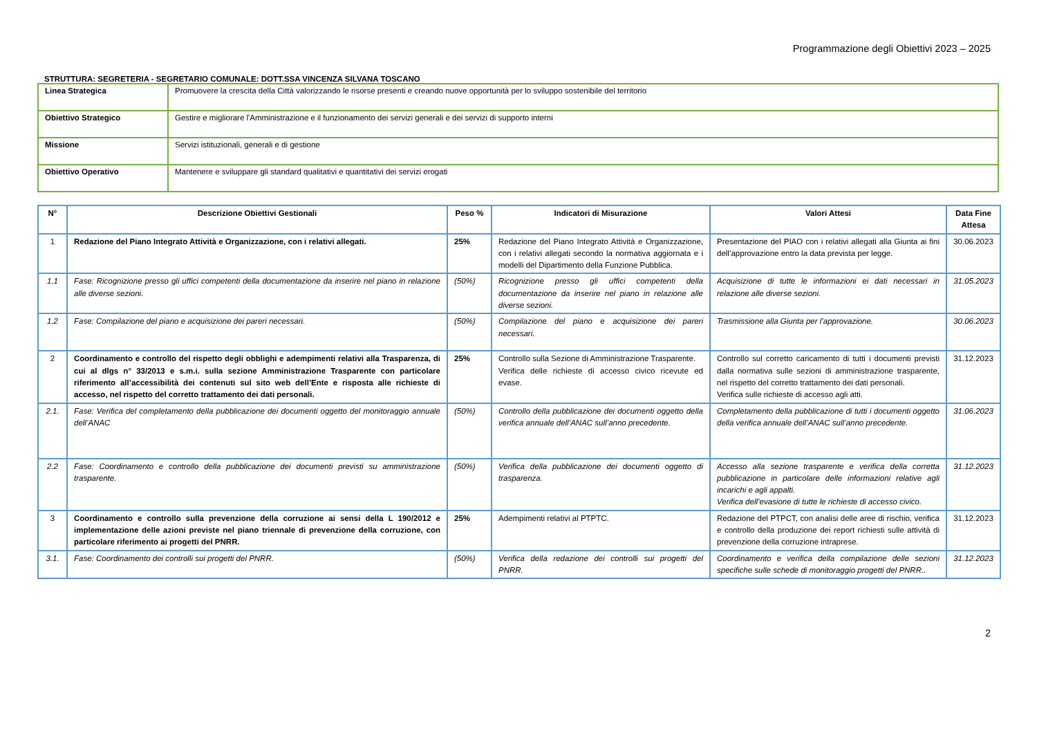Programmazione degli Obiettivi 2023 – 2025
STRUTTURA: SEGRETERIA - SEGRETARIO COMUNALE: DOTT.SSA VINCENZA SILVANA TOSCANO
| Linea Strategica | Promuovere la crescita della Città valorizzando le risorse presenti e creando nuove opportunità per lo sviluppo sostenibile del territorio |
| Obiettivo Strategico | Gestire e migliorare l'Amministrazione e il funzionamento dei servizi generali e dei servizi di supporto interni |
| Missione | Servizi istituzionali, generali e di gestione |
| Obiettivo Operativo | Mantenere e sviluppare gli standard qualitativi e quantitativi dei servizi erogati |
| N° | Descrizione Obiettivi Gestionali | Peso % | Indicatori di Misurazione | Valori Attesi | Data Fine Attesa |
| --- | --- | --- | --- | --- | --- |
| 1 | Redazione del Piano Integrato Attività e Organizzazione, con i relativi allegati. | 25% | Redazione del Piano Integrato Attività e Organizzazione, con i relativi allegati secondo la normativa aggiornata e i modelli del Dipartimento della Funzione Pubblica. | Presentazione del PIAO con i relativi allegati alla Giunta ai fini dell’approvazione entro la data prevista per legge. | 30.06.2023 |
| 1.1 | Fase: Ricognizione presso gli uffici competenti della documentazione da inserire nel piano in relazione alle diverse sezioni. | (50%) | Ricognizione presso gli uffici competenti della documentazione da inserire nel piano in relazione alle diverse sezioni. | Acquisizione di tutte le informazioni ei dati necessari in relazione alle diverse sezioni. | 31.05.2023 |
| 1.2 | Fase: Compilazione del piano e acquisizione dei pareri necessari. | (50%) | Compilazione del piano e acquisizione dei pareri necessari. | Trasmissione alla Giunta per l’approvazione. | 30.06.2023 |
| 2 | Coordinamento e controllo del rispetto degli obblighi e adempimenti relativi alla Trasparenza, di cui al dlgs n° 33/2013 e s.m.i. sulla sezione Amministrazione Trasparente con particolare riferimento all’accessibilità dei contenuti sul sito web dell’Ente e risposta alle richieste di accesso, nel rispetto del corretto trattamento dei dati personali. | 25% | Controllo sulla Sezione di Amministrazione Trasparente. Verifica delle richieste di accesso civico ricevute ed evase. | Controllo sul corretto caricamento di tutti i documenti previsti dalla normativa sulle sezioni di amministrazione trasparente, nel rispetto del corretto trattamento dei dati personali. Verifica sulle richieste di accesso agli atti. | 31.12.2023 |
| 2.1. | Fase: Verifica del completamento della pubblicazione dei documenti oggetto del monitoraggio annuale dell’ANAC | (50%) | Controllo della pubblicazione dei documenti oggetto della verifica annuale dell’ANAC sull’anno precedente. | Completamento della pubblicazione di tutti i documenti oggetto della verifica annuale dell’ANAC sull’anno precedente. | 31.06.2023 |
| 2.2 | Fase: Coordinamento e controllo della pubblicazione dei documenti previsti su amministrazione trasparente. | (50%) | Verifica della pubblicazione dei documenti oggetto di trasparenza. | Accesso alla sezione trasparente e verifica della corretta pubblicazione in particolare delle informazioni relative agli incarichi e agli appalti. Verifica dell’evasione di tutte le richieste di accesso civico. | 31.12.2023 |
| 3 | Coordinamento e controllo sulla prevenzione della corruzione ai sensi della L 190/2012 e implementazione delle azioni previste nel piano triennale di prevenzione della corruzione, con particolare riferimento ai progetti del PNRR. | 25% | Adempimenti relativi al PTPTC. | Redazione del PTPCT, con analisi delle aree di rischio, verifica e controllo della produzione dei report richiesti sulle attività di prevenzione della corruzione intraprese. | 31.12.2023 |
| 3.1. | Fase: Coordinamento dei controlli sui progetti del PNRR. | (50%) | Verifica della redazione dei controlli sui progetti del PNRR. | Coordinamento e verifica della compilazione delle sezioni specifiche sulle schede di monitoraggio progetti del PNRR.. | 31.12.2023 |
2